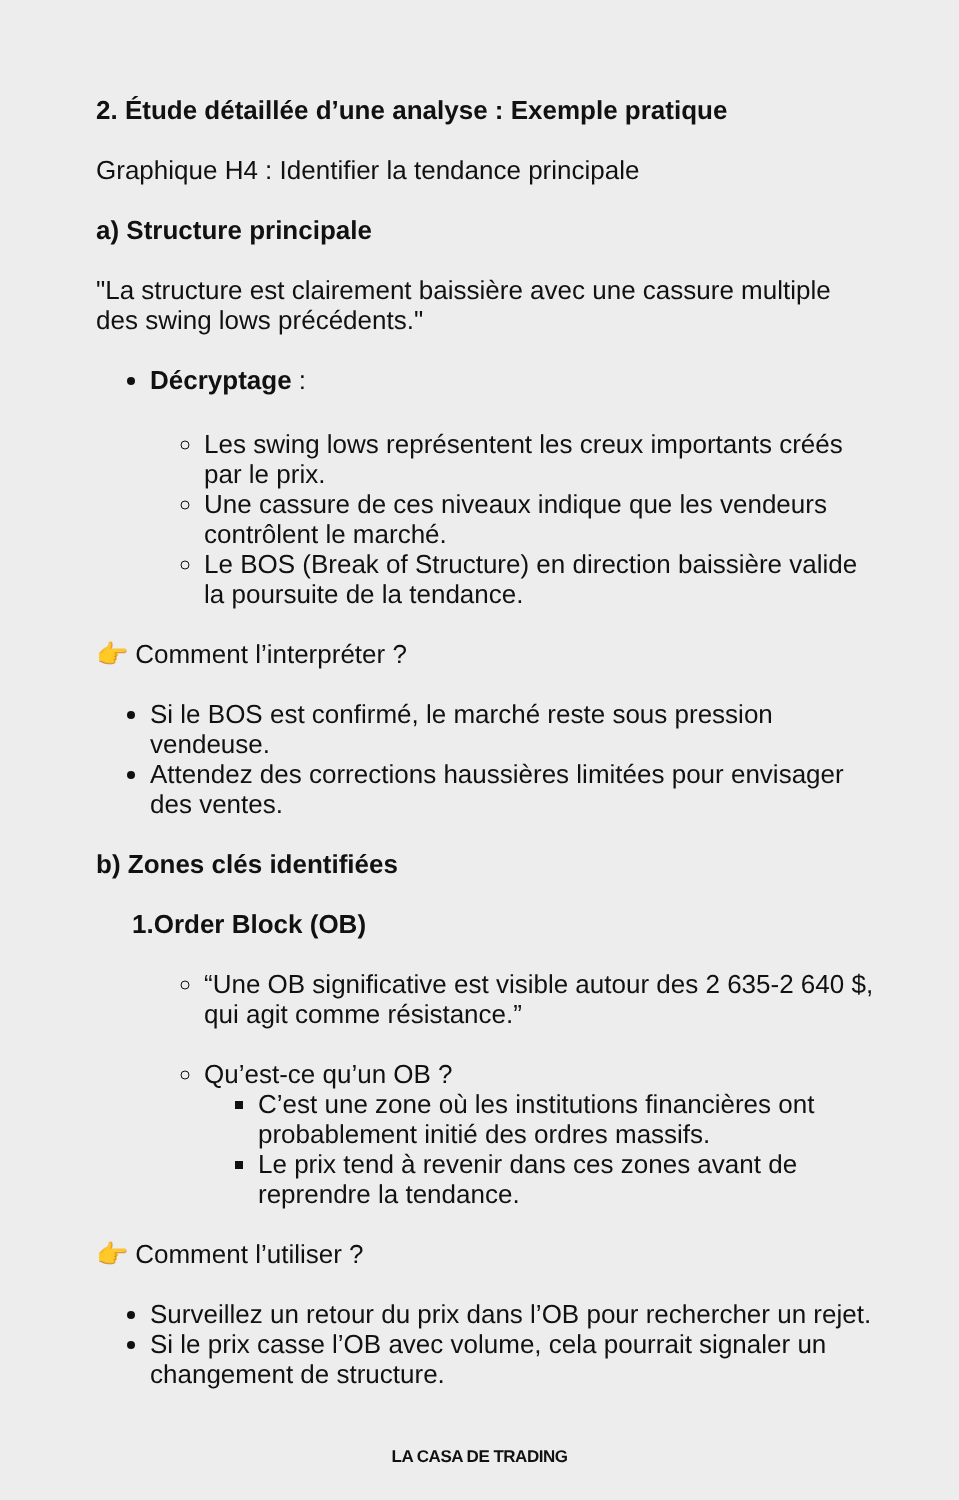2. Étude détaillée d’une analyse : Exemple pratique
Graphique H4 : Identifier la tendance principale
a) Structure principale
"La structure est clairement baissière avec une cassure multiple des swing lows précédents."
Décryptage :
Les swing lows représentent les creux importants créés par le prix.
Une cassure de ces niveaux indique que les vendeurs contrôlent le marché.
Le BOS (Break of Structure) en direction baissière valide la poursuite de la tendance.
👉 Comment l’interpréter ?
Si le BOS est confirmé, le marché reste sous pression vendeuse.
Attendez des corrections haussières limitées pour envisager des ventes.
b) Zones clés identifiées
1.Order Block (OB)
“Une OB significative est visible autour des 2 635-2 640 $, qui agit comme résistance.”
Qu’est-ce qu’un OB ?
C’est une zone où les institutions financières ont probablement initié des ordres massifs.
Le prix tend à revenir dans ces zones avant de reprendre la tendance.
👉 Comment l’utiliser ?
Surveillez un retour du prix dans l’OB pour rechercher un rejet.
Si le prix casse l’OB avec volume, cela pourrait signaler un changement de structure.
LA CASA DE TRADING